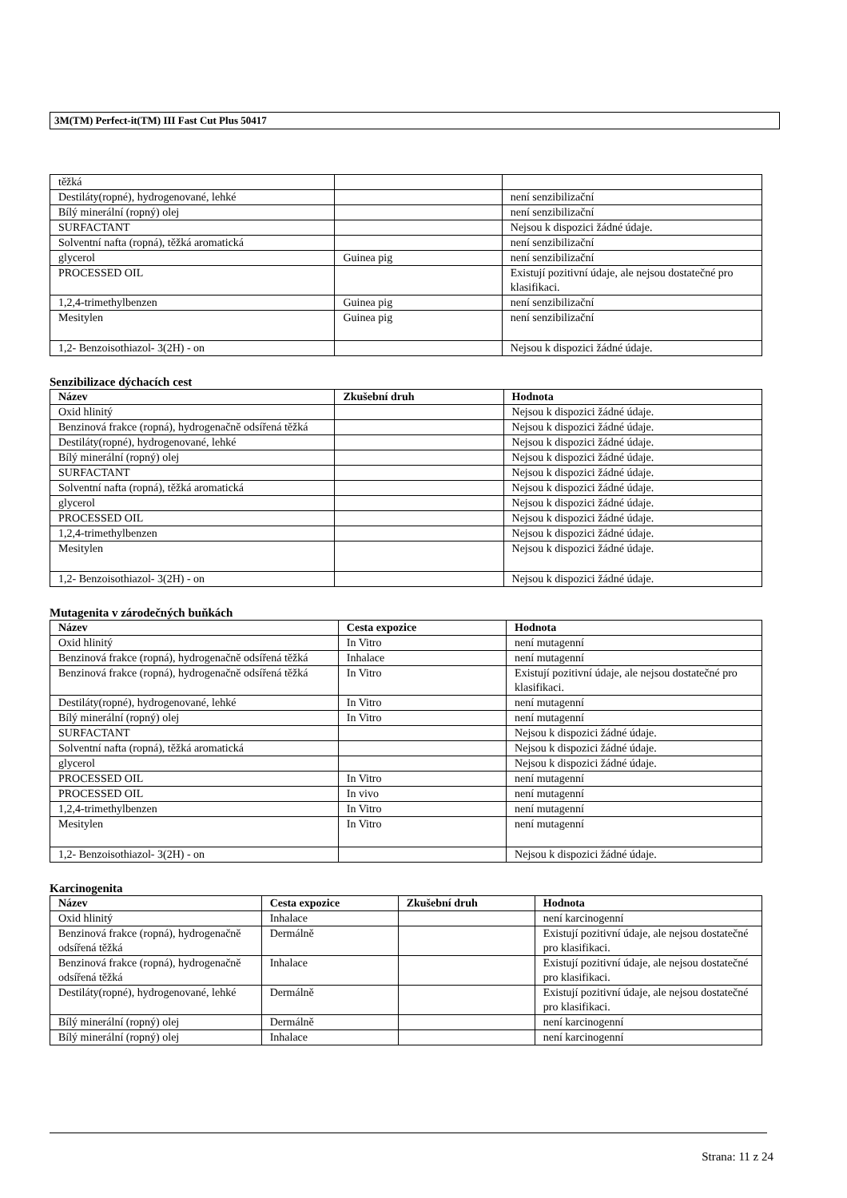3M(TM) Perfect-it(TM) III Fast Cut Plus 50417
| těžká | | |
| Destiláty(ropné), hydrogenované, lehké | | není senzibilizační |
| Bílý minerální (ropný) olej | | není senzibilizační |
| SURFACTANT | | Nejsou k dispozici žádné údaje. |
| Solventní nafta (ropná), těžká aromatická | | není senzibilizační |
| glycerol | Guinea pig | není senzibilizační |
| PROCESSED OIL | | Existují pozitivní údaje, ale nejsou dostatečné pro klasifikaci. |
| 1,2,4-trimethylbenzen | Guinea pig | není senzibilizační |
| Mesitylen | Guinea pig | není senzibilizační |
| 1,2- Benzoisothiazol- 3(2H) - on | | Nejsou k dispozici žádné údaje. |
Senzibilizace dýchacích cest
| Název | Zkušební druh | Hodnota |
| --- | --- | --- |
| Oxid hlinitý | | Nejsou k dispozici žádné údaje. |
| Benzinová frakce (ropná), hydrogenačně odsířená těžká | | Nejsou k dispozici žádné údaje. |
| Destiláty(ropné), hydrogenované, lehké | | Nejsou k dispozici žádné údaje. |
| Bílý minerální (ropný) olej | | Nejsou k dispozici žádné údaje. |
| SURFACTANT | | Nejsou k dispozici žádné údaje. |
| Solventní nafta (ropná), těžká aromatická | | Nejsou k dispozici žádné údaje. |
| glycerol | | Nejsou k dispozici žádné údaje. |
| PROCESSED OIL | | Nejsou k dispozici žádné údaje. |
| 1,2,4-trimethylbenzen | | Nejsou k dispozici žádné údaje. |
| Mesitylen | | Nejsou k dispozici žádné údaje. |
| 1,2- Benzoisothiazol- 3(2H) - on | | Nejsou k dispozici žádné údaje. |
Mutagenita v zárodečných buňkách
| Název | Cesta expozice | Hodnota |
| --- | --- | --- |
| Oxid hlinitý | In Vitro | není mutagenní |
| Benzinová frakce (ropná), hydrogenačně odsířená těžká | Inhalace | není mutagenní |
| Benzinová frakce (ropná), hydrogenačně odsířená těžká | In Vitro | Existují pozitivní údaje, ale nejsou dostatečné pro klasifikaci. |
| Destiláty(ropné), hydrogenované, lehké | In Vitro | není mutagenní |
| Bílý minerální (ropný) olej | In Vitro | není mutagenní |
| SURFACTANT | | Nejsou k dispozici žádné údaje. |
| Solventní nafta (ropná), těžká aromatická | | Nejsou k dispozici žádné údaje. |
| glycerol | | Nejsou k dispozici žádné údaje. |
| PROCESSED OIL | In Vitro | není mutagenní |
| PROCESSED OIL | In vivo | není mutagenní |
| 1,2,4-trimethylbenzen | In Vitro | není mutagenní |
| Mesitylen | In Vitro | není mutagenní |
| 1,2- Benzoisothiazol- 3(2H) - on | | Nejsou k dispozici žádné údaje. |
Karcinogenita
| Název | Cesta expozice | Zkušební druh | Hodnota |
| --- | --- | --- | --- |
| Oxid hlinitý | Inhalace | | není karcinogenní |
| Benzinová frakce (ropná), hydrogenačně odsířená těžká | Dermálně | | Existují pozitivní údaje, ale nejsou dostatečné pro klasifikaci. |
| Benzinová frakce (ropná), hydrogenačně odsířená těžká | Inhalace | | Existují pozitivní údaje, ale nejsou dostatečné pro klasifikaci. |
| Destiláty(ropné), hydrogenované, lehké | Dermálně | | Existují pozitivní údaje, ale nejsou dostatečné pro klasifikaci. |
| Bílý minerální (ropný) olej | Dermálně | | není karcinogenní |
| Bílý minerální (ropný) olej | Inhalace | | není karcinogenní |
Strana: 11 z 24